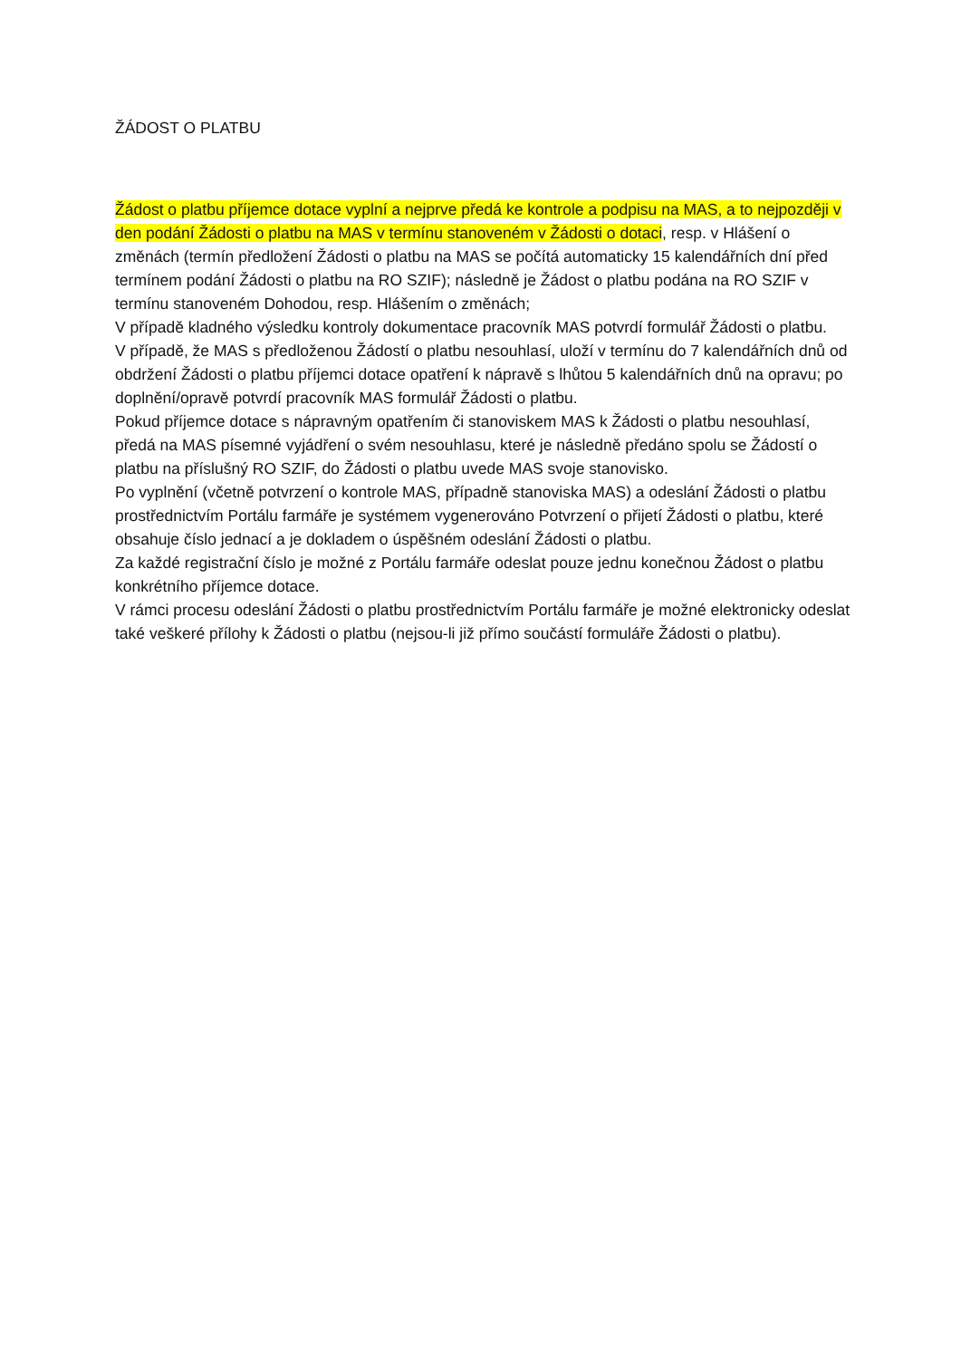ŽÁDOST O PLATBU
Žádost o platbu příjemce dotace vyplní a nejprve předá ke kontrole a podpisu na MAS, a to nejpozději v den podání Žádosti o platbu na MAS v termínu stanoveném v Žádosti o dotaci, resp. v Hlášení o změnách (termín předložení Žádosti o platbu na MAS se počítá automaticky 15 kalendářních dní před termínem podání Žádosti o platbu na RO SZIF); následně je Žádost o platbu podána na RO SZIF v termínu stanoveném Dohodou, resp. Hlášením o změnách;
V případě kladného výsledku kontroly dokumentace pracovník MAS potvrdí formulář Žádosti o platbu.
V případě, že MAS s předloženou Žádostí o platbu nesouhlasí, uloží v termínu do 7 kalendářních dnů od obdržení Žádosti o platbu příjemci dotace opatření k nápravě s lhůtou 5 kalendářních dnů na opravu; po doplnění/opravě potvrdí pracovník MAS formulář Žádosti o platbu.
Pokud příjemce dotace s nápravným opatřením či stanoviskem MAS k Žádosti o platbu nesouhlasí, předá na MAS písemné vyjádření o svém nesouhlasu, které je následně předáno spolu se Žádostí o platbu na příslušný RO SZIF, do Žádosti o platbu uvede MAS svoje stanovisko.
Po vyplnění (včetně potvrzení o kontrole MAS, případně stanoviska MAS) a odeslání Žádosti o platbu prostřednictvím Portálu farmáře je systémem vygenerováno Potvrzení o přijetí Žádosti o platbu, které obsahuje číslo jednací a je dokladem o úspěšném odeslání Žádosti o platbu.
Za každé registrační číslo je možné z Portálu farmáře odeslat pouze jednu konečnou Žádost o platbu konkrétního příjemce dotace.
V rámci procesu odeslání Žádosti o platbu prostřednictvím Portálu farmáře je možné elektronicky odeslat také veškeré přílohy k Žádosti o platbu (nejsou-li již přímo součástí formuláře Žádosti o platbu).